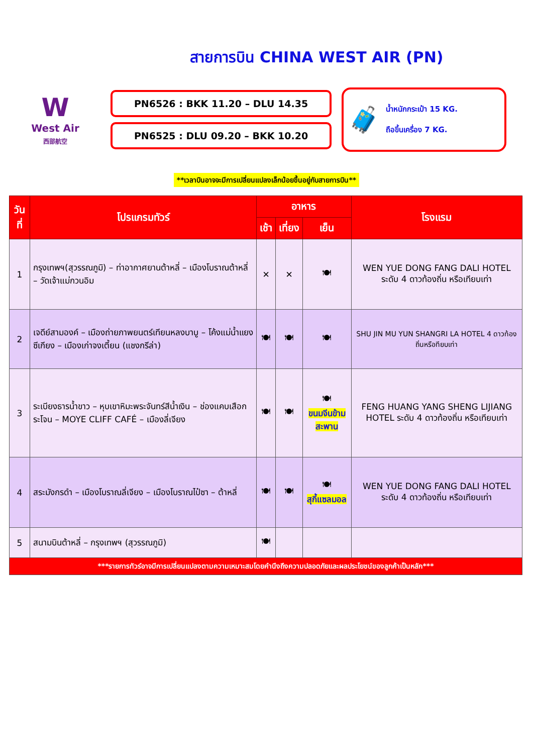สายการบิน CHINA WEST AIR (PN)
W
West Air
西部航空
PN6526 : BKK 11.20 – DLU 14.35
PN6525 : DLU 09.20 – BKK 10.20
🧳
น้ำหนักกระเป๋า 15 KG.
ถือขึ้นเครื่อง 7 KG.
**เวลาบินอาจจะมีการเปลี่ยนแปลงเล็กน้อยขึ้นอยู่กับสายการบิน**
| วันที่ | โปรแกรมทัวร์ | อาหาร | | | โรงแรม |
| --- | --- | --- | --- | --- | --- |
| | | เช้า | เที่ยง | เย็น | |
| 1 | กรุงเทพฯ(สุวรรณภูมิ) – ท่าอากาศยานต้าหลี่ – เมืองโบราณต้าหลี่ – วัดเจ้าแม่กวนอิม | ✕ | ✕ | 🍽 | WEN YUE DONG FANG DALI HOTEL ระดับ 4 ดาวท้องถิ่น หรือเทียบเท่า |
| 2 | เจดีย์สามองค์ – เมืองถ่ายภาพยนตร์เทียนหลงบาบู – โค้งแม่น้ำแยงซีเกียง – เมืองเก่าจงเตี้ยน (แชงกรีล่า) | 🍽 | 🍽 | 🍽 | SHU JIN MU YUN SHANGRI LA HOTEL 4 ดาวท้องถิ่นหรือทียบเท่า |
| 3 | ระเบียงธารน้ำขาว – หุบเขาหิมะพระจันทร์สีน้ำเงิน – ช่องแคบเสือกระโจน – MOYE CLIFF CAFÉ – เมืองลี่เจียง | 🍽 | 🍽 | 🍽 ขนมจีนข้ามสะพาน | FENG HUANG YANG SHENG LIJIANG HOTEL ระดับ 4 ดาวท้องถิ่น หรือเทียบเท่า |
| 4 | สระมังกรดำ – เมืองโบราณลี่เจียง – เมืองโบราณไป๋ซา – ต้าหลี่ | 🍽 | 🍽 | 🍽 สุกี้แซลมอล | WEN YUE DONG FANG DALI HOTEL ระดับ 4 ดาวท้องถิ่น หรือเทียบเท่า |
| 5 | สนามบินต้าหลี่ – กรุงเทพฯ (สุวรรณภูมิ) | 🍽 | | | |
| ***รายการทัวร์อาจมีการเปลี่ยนแปลงตามความเหมาะสมโดยคำนึงถึงความปลอดภัยและผลประโยชน์ของลูกค้าเป็นหลัก*** | | | | | |